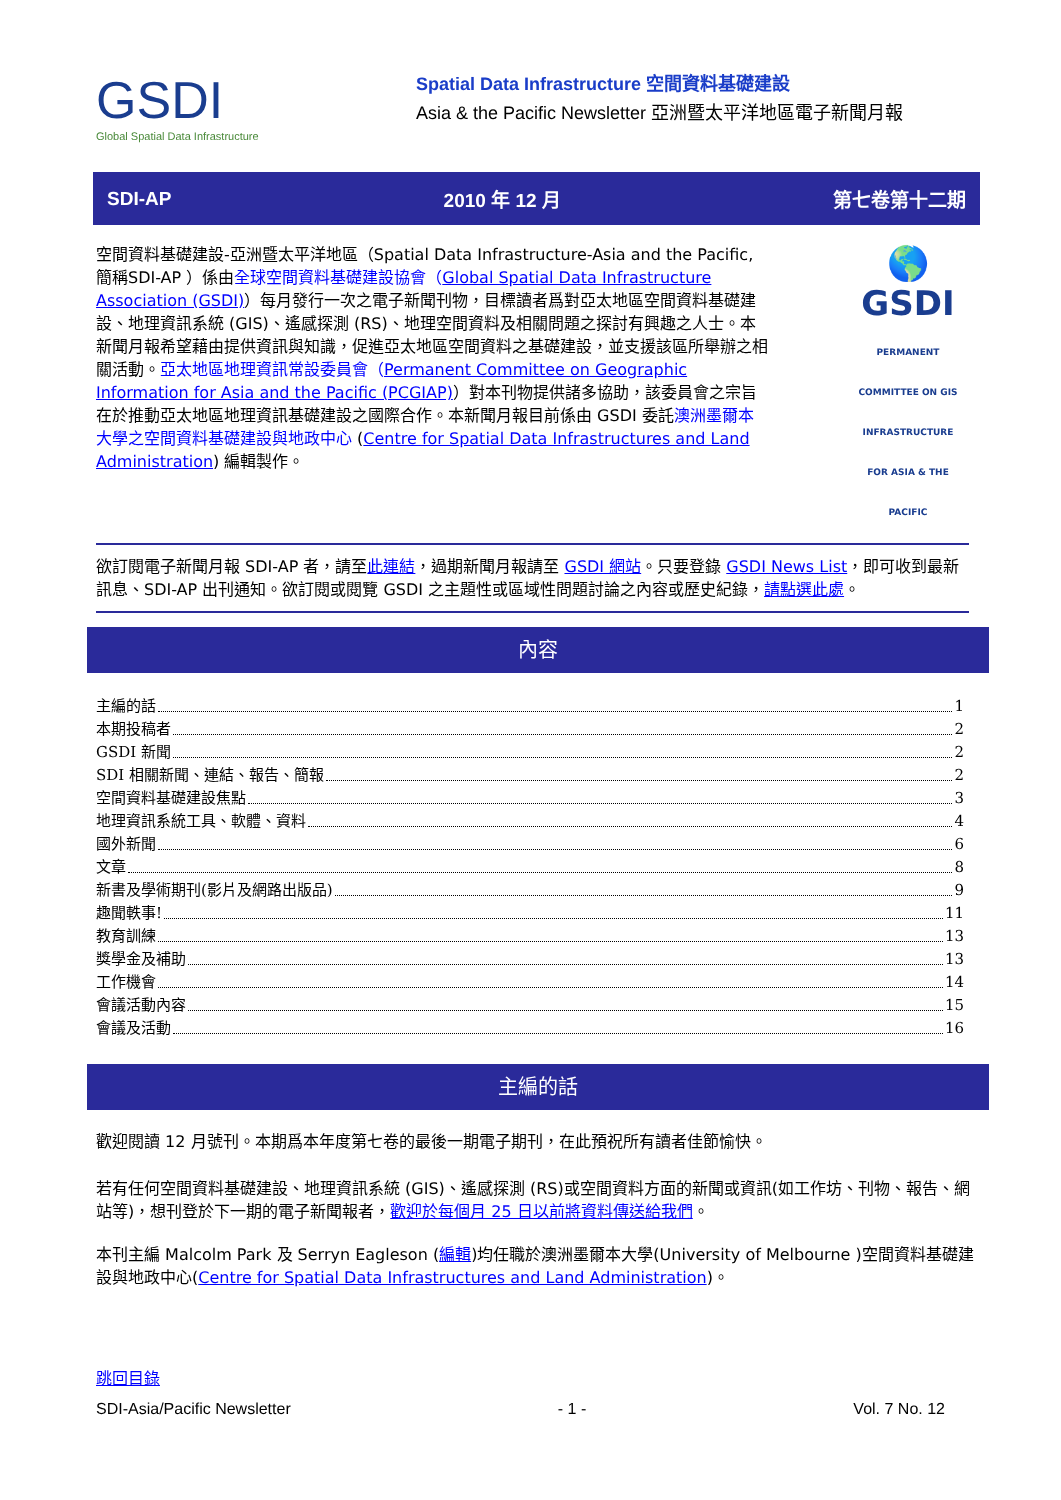GSDI
Global Spatial Data Infrastructure
Spatial Data Infrastructure 空間資料基礎建設
Asia & the Pacific Newsletter 亞洲暨太平洋地區電子新聞月報
SDI-AP 2010 年 12 月 第七卷第十二期
空間資料基礎建設-亞洲暨太平洋地區（Spatial Data Infrastructure-Asia and the Pacific, 簡稱SDI-AP ）係由全球空間資料基礎建設協會（Global Spatial Data Infrastructure Association (GSDI)）每月發行一次之電子新聞刊物，目標讀者爲對亞太地區空間資料基礎建設、地理資訊系統 (GIS)、遙感探測 (RS)、地理空間資料及相關問題之探討有興趣之人士。本新聞月報希望藉由提供資訊與知識，促進亞太地區空間資料之基礎建設，並支援該區所舉辦之相關活動。亞太地區地理資訊常設委員會（Permanent Committee on Geographic Information for Asia and the Pacific (PCGIAP)）對本刊物提供諸多協助，該委員會之宗旨在於推動亞太地區地理資訊基礎建設之國際合作。本新聞月報目前係由 GSDI 委託澳洲墨爾本大學之空間資料基礎建設與地政中心 (Centre for Spatial Data Infrastructures and Land Administration) 編輯製作。
🌎
GSDI
PERMANENT COMMITTEE ON GIS INFRASTRUCTURE FOR ASIA & THE PACIFIC
欲訂閱電子新聞月報 SDI-AP 者，請至此連結，過期新聞月報請至 GSDI 網站。只要登錄 GSDI News List，即可收到最新訊息、SDI-AP 出刊通知。欲訂閱或閱覽 GSDI 之主題性或區域性問題討論之內容或歷史紀錄，請點選此處。
內容
主編的話 1
本期投稿者 2
GSDI 新聞 2
SDI 相關新聞、連結、報告、簡報 2
空間資料基礎建設焦點 3
地理資訊系統工具、軟體、資料 4
國外新聞 6
文章 8
新書及學術期刊(影片及網路出版品) 9
趣聞軼事! 11
教育訓練 13
獎學金及補助 13
工作機會 14
會議活動內容 15
會議及活動 16
主編的話
歡迎閱讀 12 月號刊。本期爲本年度第七卷的最後一期電子期刊，在此預祝所有讀者佳節愉快。
若有任何空間資料基礎建設、地理資訊系統 (GIS)、遙感探測 (RS)或空間資料方面的新聞或資訊(如工作坊、刊物、報告、網站等)，想刊登於下一期的電子新聞報者，歡迎於每個月 25 日以前將資料傳送給我們。
本刊主編 Malcolm Park 及 Serryn Eagleson (編輯)均任職於澳洲墨爾本大學(University of Melbourne )空間資料基礎建設與地政中心(Centre for Spatial Data Infrastructures and Land Administration)。
跳回目錄
SDI-Asia/Pacific Newsletter - 1 - Vol. 7 No. 12